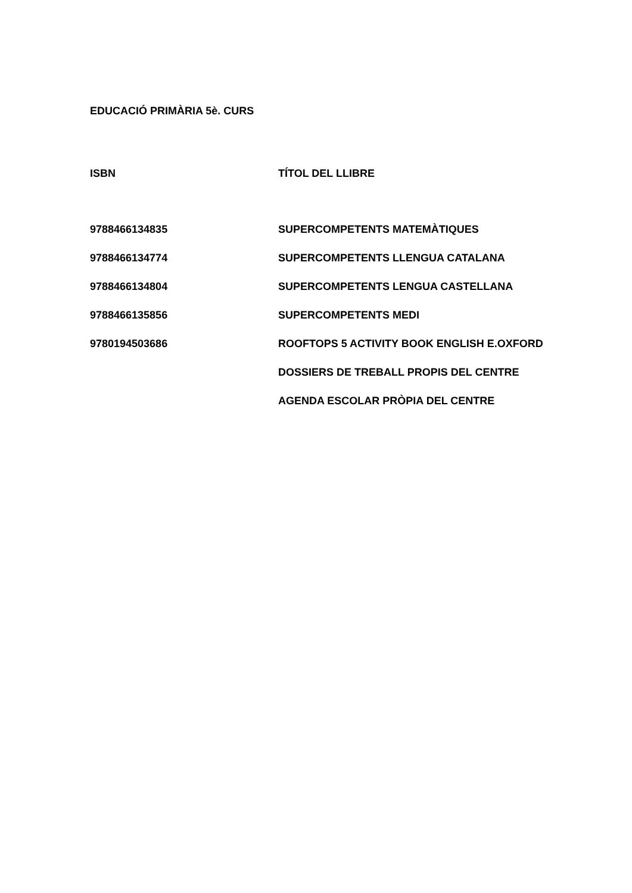EDUCACIÓ PRIMÀRIA 5è. CURS
| ISBN | TÍTOL DEL LLIBRE |
| --- | --- |
| 9788466134835 | SUPERCOMPETENTS MATEMÀTIQUES |
| 9788466134774 | SUPERCOMPETENTS LLENGUA CATALANA |
| 9788466134804 | SUPERCOMPETENTS LENGUA CASTELLANA |
| 9788466135856 | SUPERCOMPETENTS MEDI |
| 9780194503686 | ROOFTOPS 5 ACTIVITY BOOK ENGLISH E.OXFORD |
| | DOSSIERS DE TREBALL PROPIS DEL CENTRE |
| | AGENDA ESCOLAR PRÒPIA DEL CENTRE |